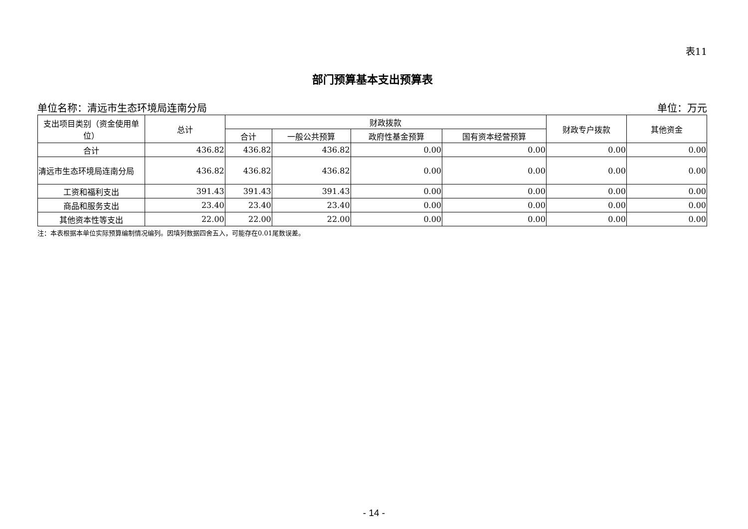表11
部门预算基本支出预算表
单位名称：清远市生态环境局连南分局 单位：万元
| 支出项目类别（资金使用单位） | 总计 | 财政拨款 | | | | 财政专户拨款 | 其他资金 |
| --- | --- | --- | --- | --- | --- | --- | --- |
| | | 合计 | 一般公共预算 | 政府性基金预算 | 国有资本经营预算 | | |
| 合计 | 436.82 | 436.82 | 436.82 | 0.00 | 0.00 | 0.00 | 0.00 |
| 清远市生态环境局连南分局 | 436.82 | 436.82 | 436.82 | 0.00 | 0.00 | 0.00 | 0.00 |
| 工资和福利支出 | 391.43 | 391.43 | 391.43 | 0.00 | 0.00 | 0.00 | 0.00 |
| 商品和服务支出 | 23.40 | 23.40 | 23.40 | 0.00 | 0.00 | 0.00 | 0.00 |
| 其他资本性等支出 | 22.00 | 22.00 | 22.00 | 0.00 | 0.00 | 0.00 | 0.00 |
注：本表根据本单位实际预算编制情况编列。因填列数据四舍五入，可能存在0.01尾数误差。
- 14 -